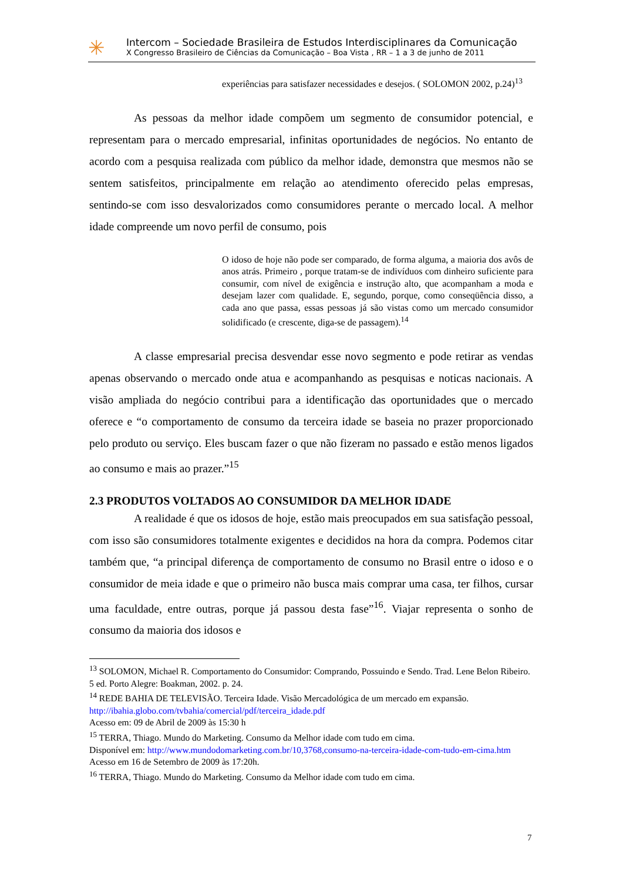✳
Intercom – Sociedade Brasileira de Estudos Interdisciplinares da Comunicação
X Congresso Brasileiro de Ciências da Comunicação – Boa Vista , RR – 1 a 3 de junho de 2011
experiências para satisfazer necessidades e desejos. ( SOLOMON 2002, p.24)<sup>13</sup>
As pessoas da melhor idade compõem um segmento de consumidor potencial, e representam para o mercado empresarial, infinitas oportunidades de negócios. No entanto de acordo com a pesquisa realizada com público da melhor idade, demonstra que mesmos não se sentem satisfeitos, principalmente em relação ao atendimento oferecido pelas empresas, sentindo-se com isso desvalorizados como consumidores perante o mercado local. A melhor idade compreende um novo perfil de consumo, pois
O idoso de hoje não pode ser comparado, de forma alguma, a maioria dos avôs de anos atrás. Primeiro , porque tratam-se de indivíduos com dinheiro suficiente para consumir, com nível de exigência e instrução alto, que acompanham a moda e desejam lazer com qualidade. E, segundo, porque, como conseqüência disso, a cada ano que passa, essas pessoas já são vistas como um mercado consumidor solidificado (e crescente, diga-se de passagem).<sup>14</sup>
A classe empresarial precisa desvendar esse novo segmento e pode retirar as vendas apenas observando o mercado onde atua e acompanhando as pesquisas e noticas nacionais. A visão ampliada do negócio contribui para a identificação das oportunidades que o mercado oferece e “o comportamento de consumo da terceira idade se baseia no prazer proporcionado pelo produto ou serviço. Eles buscam fazer o que não fizeram no passado e estão menos ligados ao consumo e mais ao prazer.”<sup>15</sup>
2.3 PRODUTOS VOLTADOS AO CONSUMIDOR DA MELHOR IDADE
A realidade é que os idosos de hoje, estão mais preocupados em sua satisfação pessoal, com isso são consumidores totalmente exigentes e decididos na hora da compra. Podemos citar também que, “a principal diferença de comportamento de consumo no Brasil entre o idoso e o consumidor de meia idade e que o primeiro não busca mais comprar uma casa, ter filhos, cursar uma faculdade, entre outras, porque já passou desta fase”<sup>16</sup>. Viajar representa o sonho de consumo da maioria dos idosos e
<sup>13</sup> SOLOMON, Michael R. Comportamento do Consumidor: Comprando, Possuindo e Sendo. Trad. Lene Belon Ribeiro. 5 ed. Porto Alegre: Boakman, 2002. p. 24.
<sup>14</sup> REDE BAHIA DE TELEVISÃO. Terceira Idade. Visão Mercadológica de um mercado em expansão. http://ibahia.globo.com/tvbahia/comercial/pdf/terceira_idade.pdf
Acesso em: 09 de Abril de 2009 às 15:30 h
<sup>15</sup> TERRA, Thiago. Mundo do Marketing. Consumo da Melhor idade com tudo em cima.
Disponível em: http://www.mundodomarketing.com.br/10,3768,consumo-na-terceira-idade-com-tudo-em-cima.htm Acesso em 16 de Setembro de 2009 às 17:20h.
<sup>16</sup> TERRA, Thiago. Mundo do Marketing. Consumo da Melhor idade com tudo em cima.
7